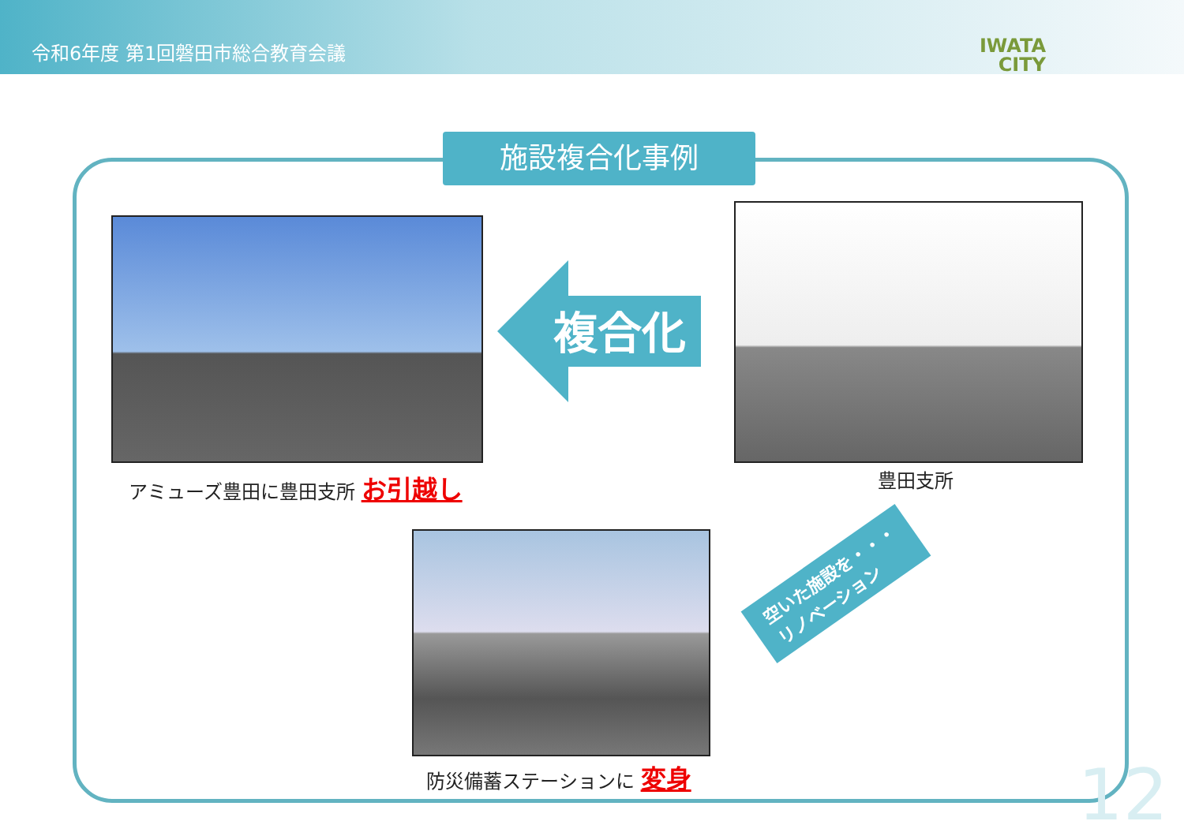令和6年度 第1回磐田市総合教育会議
IWATA
CITY
施設複合化事例
アミューズ豊田に豊田支所 お引越し
複合化
豊田支所
空いた施設を・・・
リノベーション
防災備蓄ステーションに 変身 12